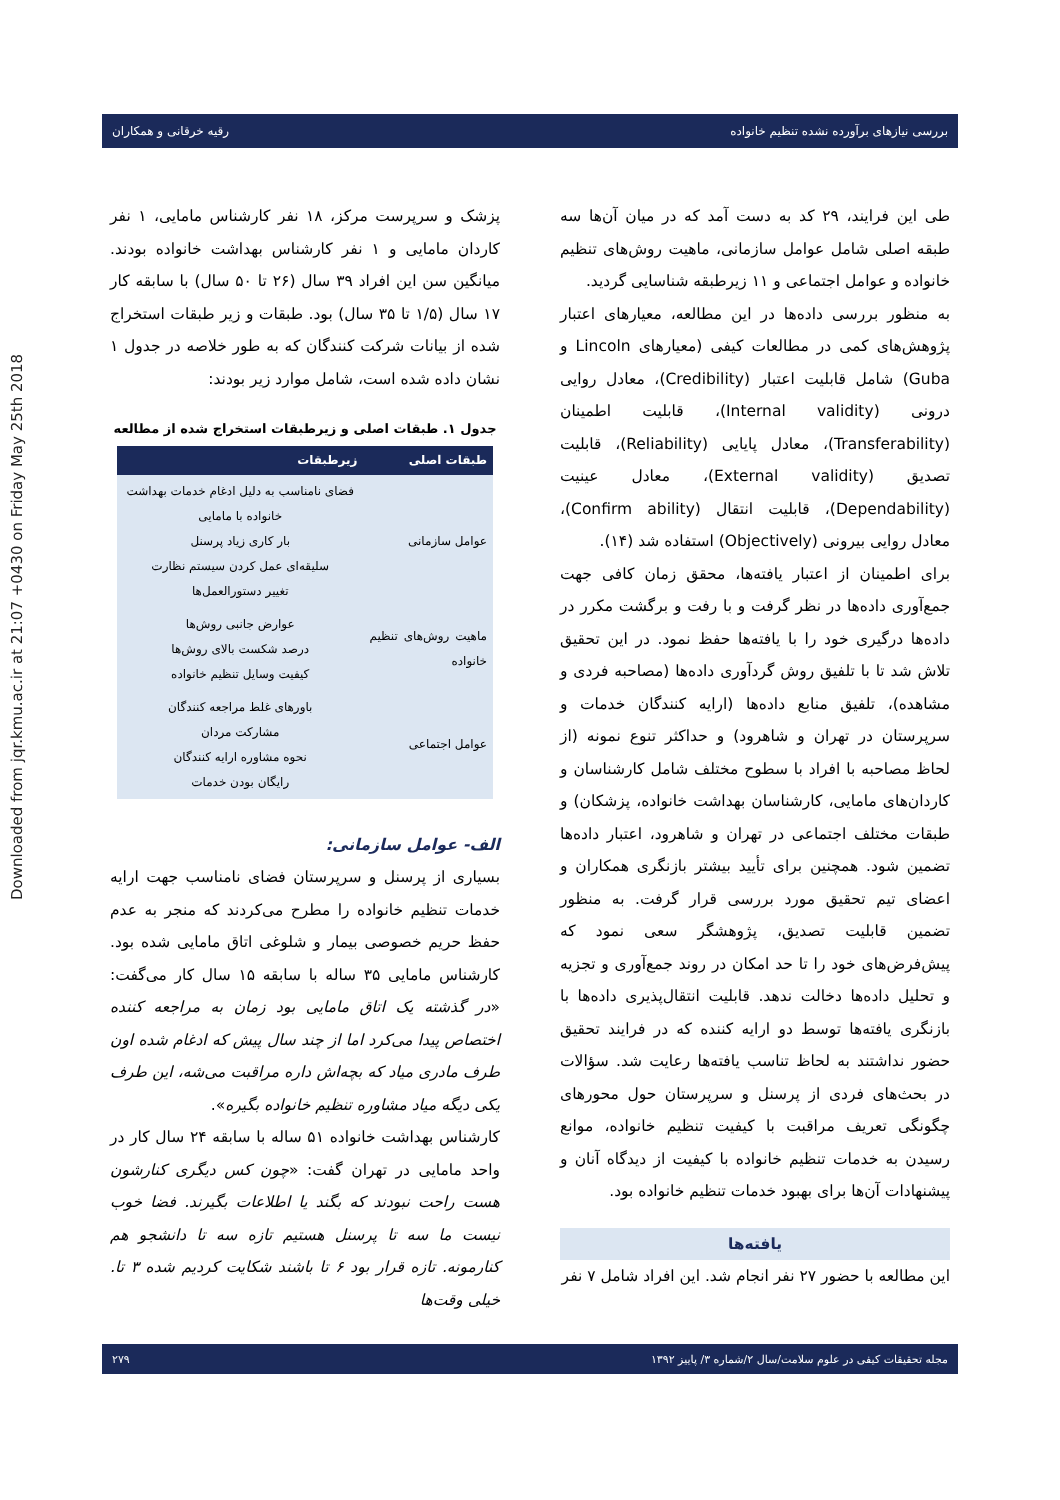Downloaded from jqr.kmu.ac.ir at 21:07 +0430 on Friday May 25th 2018
بررسی نیازهای برآورده نشده تنظیم خانواده رقیه خرقانی و همکاران
طی این فرایند، ۲۹ کد به دست آمد که در میان آن‌ها سه طبقه اصلی شامل عوامل سازمانی، ماهیت روش‌های تنظیم خانواده و عوامل اجتماعی و ۱۱ زیرطبقه شناسایی گردید.
به منظور بررسی داده‌ها در این مطالعه، معیارهای اعتبار پژوهش‌های کمی در مطالعات کیفی (معیارهای Lincoln و Guba) شامل قابلیت اعتبار (Credibility)، معادل روایی درونی (Internal validity)، قابلیت اطمینان (Transferability)، معادل پایایی (Reliability)، قابلیت تصدیق (External validity)، معادل عینیت (Dependability)، قابلیت انتقال (Confirm ability)، معادل روایی بیرونی (Objectively) استفاده شد (۱۴).
برای اطمینان از اعتبار یافته‌ها، محقق زمان کافی جهت جمع‌آوری داده‌ها در نظر گرفت و با رفت و برگشت مکرر در داده‌ها درگیری خود را با یافته‌ها حفظ نمود. در این تحقیق تلاش شد تا با تلفیق روش گردآوری داده‌ها (مصاحبه فردی و مشاهده)، تلفیق منابع داده‌ها (ارایه کنندگان خدمات و سرپرستان در تهران و شاهرود) و حداکثر تنوع نمونه (از لحاظ مصاحبه با افراد با سطوح مختلف شامل کارشناسان و کاردان‌های مامایی، کارشناسان بهداشت خانواده، پزشکان) و طبقات مختلف اجتماعی در تهران و شاهرود، اعتبار داده‌ها تضمین شود. همچنین برای تأیید بیشتر بازنگری همکاران و اعضای تیم تحقیق مورد بررسی قرار گرفت. به منظور تضمین قابلیت تصدیق، پژوهشگر سعی نمود که پیش‌فرض‌های خود را تا حد امکان در روند جمع‌آوری و تجزیه و تحلیل داده‌ها دخالت ندهد. قابلیت انتقال‌پذیری داده‌ها با بازنگری یافته‌ها توسط دو ارایه کننده که در فرایند تحقیق حضور نداشتند به لحاظ تناسب یافته‌ها رعایت شد. سؤالات در بحث‌های فردی از پرسنل و سرپرستان حول محورهای چگونگی تعریف مراقبت با کیفیت تنظیم خانواده، موانع رسیدن به خدمات تنظیم خانواده با کیفیت از دیدگاه آنان و پیشنهادات آن‌ها برای بهبود خدمات تنظیم خانواده بود.
یافته‌ها
این مطالعه با حضور ۲۷ نفر انجام شد. این افراد شامل ۷ نفر
پزشک و سرپرست مرکز، ۱۸ نفر کارشناس مامایی، ۱ نفر کاردان مامایی و ۱ نفر کارشناس بهداشت خانواده بودند. میانگین سن این افراد ۳۹ سال (۲۶ تا ۵۰ سال) با سابقه کار ۱۷ سال (۱/۵ تا ۳۵ سال) بود. طبقات و زیر طبقات استخراج شده از بیانات شرکت کنندگان که به طور خلاصه در جدول ۱ نشان داده شده است، شامل موارد زیر بودند:
جدول ۱. طبقات اصلی و زیرطبقات استخراج شده از مطالعه
| طبقات اصلی | زیرطبقات |
| --- | --- |
| عوامل سازمانی | فضای نامناسب به دلیل ادغام خدمات بهداشت خانواده با مامایی بار کاری زیاد پرسنل سلیقه‌ای عمل کردن سیستم نظارت تغییر دستورالعمل‌ها |
| ماهیت روش‌های تنظیم خانواده | عوارض جانبی روش‌ها درصد شکست بالای روش‌ها کیفیت وسایل تنظیم خانواده |
| عوامل اجتماعی | باورهای غلط مراجعه کنندگان مشارکت مردان نحوه مشاوره ارایه کنندگان رایگان بودن خدمات |
الف- عوامل سازمانی:
بسیاری از پرسنل و سرپرستان فضای نامناسب جهت ارایه خدمات تنظیم خانواده را مطرح می‌کردند که منجر به عدم حفظ حریم خصوصی بیمار و شلوغی اتاق مامایی شده بود. کارشناس مامایی ۳۵ ساله با سابقه ۱۵ سال کار می‌گفت: «در گذشته یک اتاق مامایی بود زمان به مراجعه کننده اختصاص پیدا می‌کرد اما از چند سال پیش که ادغام شده اون طرف مادری میاد که بچه‌اش داره مراقبت می‌شه، این طرف یکی دیگه میاد مشاوره تنظیم خانواده بگیره».
کارشناس بهداشت خانواده ۵۱ ساله با سابقه ۲۴ سال کار در واحد مامایی در تهران گفت: «چون کس دیگری کنارشون هست راحت نبودند که بگند یا اطلاعات بگیرند. فضا خوب نیست ما سه تا پرسنل هستیم تازه سه تا دانشجو هم کنارمونه. تازه قرار بود ۶ تا باشند شکایت کردیم شده ۳ تا. خیلی وقت‌ها
مجله تحقیقات کیفی در علوم سلامت/سال ۲/شماره ۳/ پاییز ۱۳۹۲ ۲۷۹